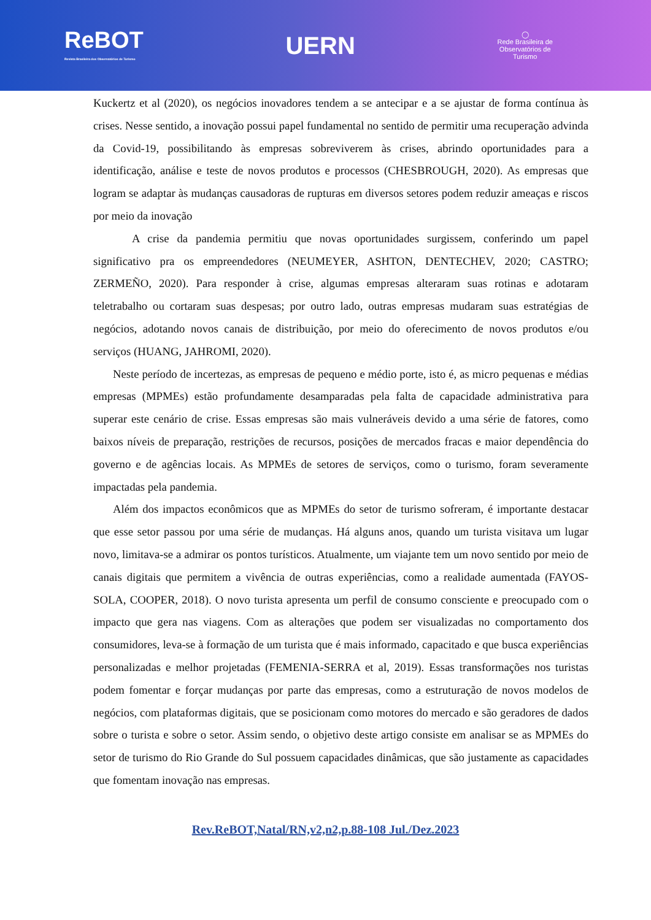ReBOT
Revista Brasileira dos Observatórios de Turismo
UERN
◯
Rede Brasileira de
Observatórios de
Turismo
Kuckertz et al (2020), os negócios inovadores tendem a se antecipar e a se ajustar de forma contínua às crises. Nesse sentido, a inovação possui papel fundamental no sentido de permitir uma recuperação advinda da Covid-19, possibilitando às empresas sobreviverem às crises, abrindo oportunidades para a identificação, análise e teste de novos produtos e processos (CHESBROUGH, 2020). As empresas que logram se adaptar às mudanças causadoras de rupturas em diversos setores podem reduzir ameaças e riscos por meio da inovação
A crise da pandemia permitiu que novas oportunidades surgissem, conferindo um papel significativo pra os empreendedores (NEUMEYER, ASHTON, DENTECHEV, 2020; CASTRO; ZERMEÑO, 2020). Para responder à crise, algumas empresas alteraram suas rotinas e adotaram teletrabalho ou cortaram suas despesas; por outro lado, outras empresas mudaram suas estratégias de negócios, adotando novos canais de distribuição, por meio do oferecimento de novos produtos e/ou serviços (HUANG, JAHROMI, 2020).
Neste período de incertezas, as empresas de pequeno e médio porte, isto é, as micro pequenas e médias empresas (MPMEs) estão profundamente desamparadas pela falta de capacidade administrativa para superar este cenário de crise. Essas empresas são mais vulneráveis devido a uma série de fatores, como baixos níveis de preparação, restrições de recursos, posições de mercados fracas e maior dependência do governo e de agências locais. As MPMEs de setores de serviços, como o turismo, foram severamente impactadas pela pandemia.
Além dos impactos econômicos que as MPMEs do setor de turismo sofreram, é importante destacar que esse setor passou por uma série de mudanças. Há alguns anos, quando um turista visitava um lugar novo, limitava-se a admirar os pontos turísticos. Atualmente, um viajante tem um novo sentido por meio de canais digitais que permitem a vivência de outras experiências, como a realidade aumentada (FAYOS-SOLA, COOPER, 2018). O novo turista apresenta um perfil de consumo consciente e preocupado com o impacto que gera nas viagens. Com as alterações que podem ser visualizadas no comportamento dos consumidores, leva-se à formação de um turista que é mais informado, capacitado e que busca experiências personalizadas e melhor projetadas (FEMENIA-SERRA et al, 2019). Essas transformações nos turistas podem fomentar e forçar mudanças por parte das empresas, como a estruturação de novos modelos de negócios, com plataformas digitais, que se posicionam como motores do mercado e são geradores de dados sobre o turista e sobre o setor. Assim sendo, o objetivo deste artigo consiste em analisar se as MPMEs do setor de turismo do Rio Grande do Sul possuem capacidades dinâmicas, que são justamente as capacidades que fomentam inovação nas empresas.
Rev.ReBOT,Natal/RN,v2,n2,p.88-108 Jul./Dez.2023